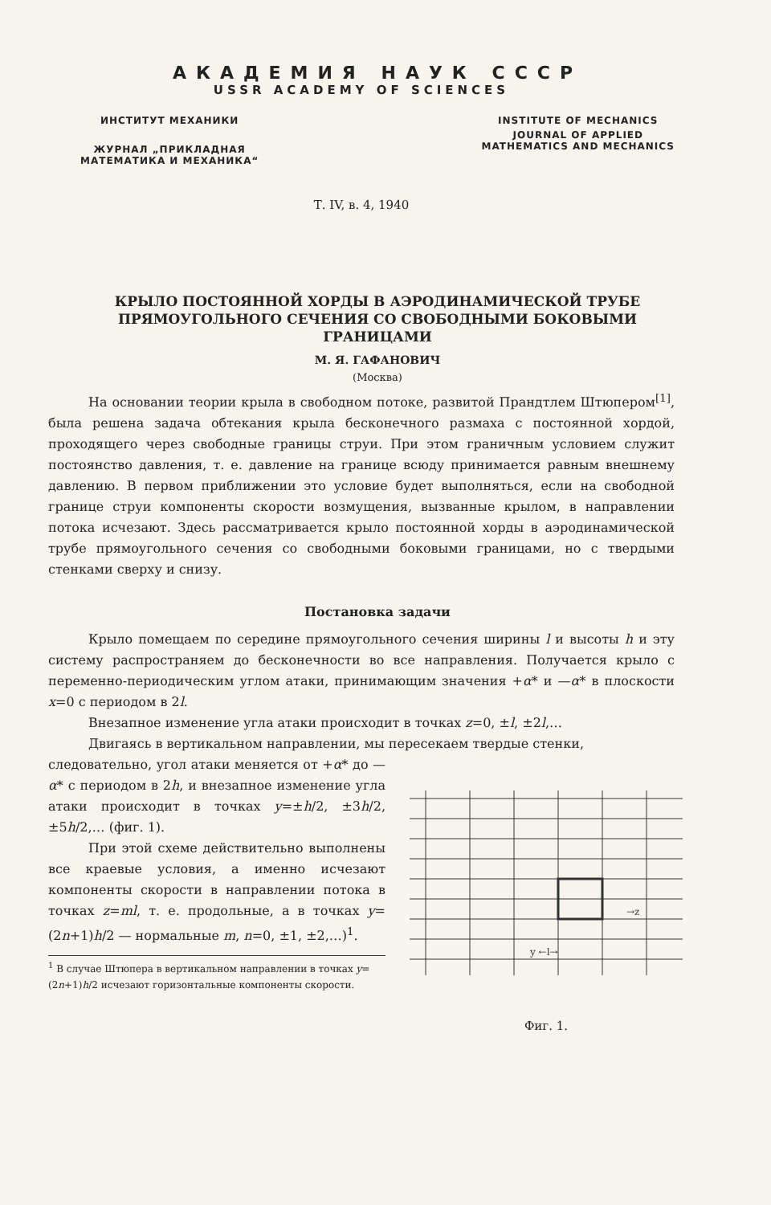АКАДЕМИЯ НАУК СССР
USSR ACADEMY OF SCIENCES
ИНСТИТУТ МЕХАНИКИ
ЖУРНАЛ „ПРИКЛАДНАЯ
МАТЕМАТИКА И МЕХАНИКА“
INSTITUTE OF MECHANICS
JOURNAL OF APPLIED
MATHEMATICS AND MECHANICS
Т. IV, в. 4, 1940
КРЫЛО ПОСТОЯННОЙ ХОРДЫ В АЭРОДИНАМИЧЕСКОЙ ТРУБЕ ПРЯМОУГОЛЬНОГО СЕЧЕНИЯ СО СВОБОДНЫМИ БОКОВЫМИ ГРАНИЦАМИ
М. Я. ГАФАНОВИЧ
(Москва)
На основании теории крыла в свободном потоке, развитой Прандтлем Штюпером<sup>[1]</sup>, была решена задача обтекания крыла бесконечного размаха с постоянной хордой, проходящего через свободные границы струи. При этом граничным условием служит постоянство давления, т. е. давление на границе всюду принимается равным внешнему давлению. В первом приближении это условие будет выполняться, если на свободной границе струи компоненты скорости возмущения, вызванные крылом, в направлении потока исчезают. Здесь рассматривается крыло постоянной хорды в аэродинамической трубе прямоугольного сечения со свободными боковыми границами, но с твердыми стенками сверху и снизу.
Постановка задачи
Крыло помещаем по середине прямоугольного сечения ширины l и высоты h и эту систему распространяем до бесконечности во все направления. Получается крыло с переменно-периодическим углом атаки, принимающим значения +α* и —α* в плоскости x=0 с периодом в 2l.
Внезапное изменение угла атаки происходит в точках z=0, ±l, ±2l,…
Двигаясь в вертикальном направлении, мы пересекаем твердые стенки,
следовательно, угол атаки меняется от +α* до —α* с периодом в 2h, и внезапное изменение угла атаки происходит в точках y=±h/2, ±3h/2, ±5h/2,… (фиг. 1).
При этой схеме действительно выполнены все краевые условия, а именно исчезают компоненты скорости в направлении потока в точках z=ml, т. е. продольные, а в точках y=(2n+1)h/2 — нормальные m, n=0, ±1, ±2,…)<sup>1</sup>.
<sup>1</sup> В случае Штюпера в вертикальном направлении в точках y=(2n+1)h/2 исчезают горизонтальные компоненты скорости.
→z
y ←l→
Фиг. 1.